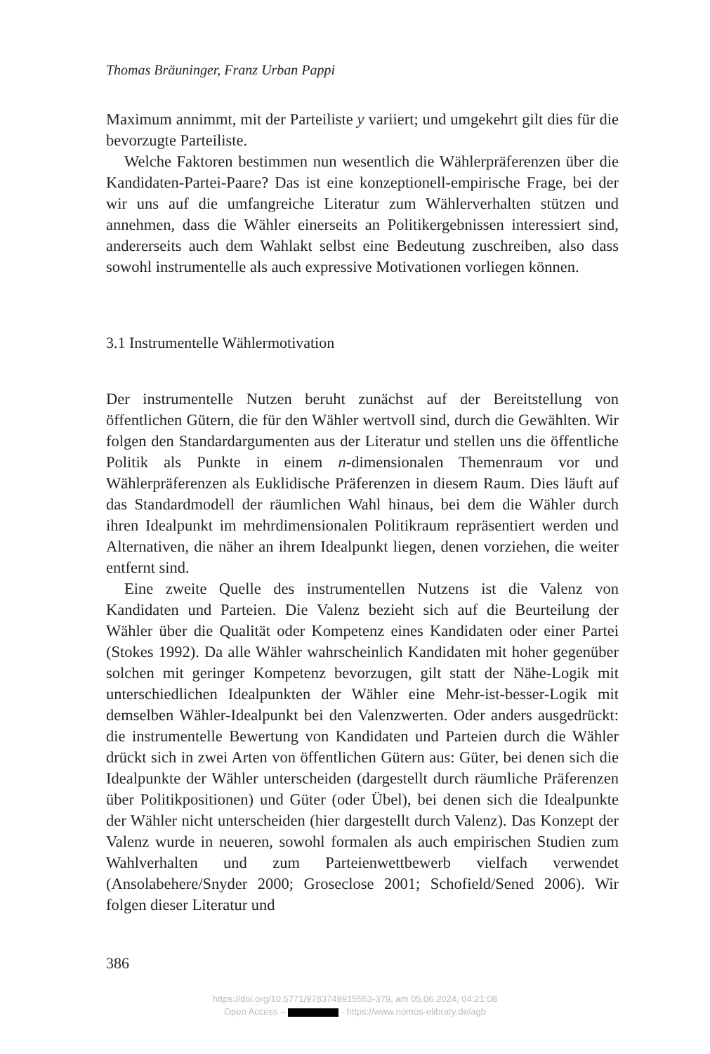Thomas Bräuninger, Franz Urban Pappi
Maximum annimmt, mit der Parteiliste y variiert; und umgekehrt gilt dies für die bevorzugte Parteiliste.
Welche Faktoren bestimmen nun wesentlich die Wählerpräferenzen über die Kandidaten-Partei-Paare? Das ist eine konzeptionell-empirische Frage, bei der wir uns auf die umfangreiche Literatur zum Wählerverhalten stützen und annehmen, dass die Wähler einerseits an Politikergebnissen interessiert sind, andererseits auch dem Wahlakt selbst eine Bedeutung zuschreiben, also dass sowohl instrumentelle als auch expressive Motivationen vorliegen können.
3.1 Instrumentelle Wählermotivation
Der instrumentelle Nutzen beruht zunächst auf der Bereitstellung von öffentlichen Gütern, die für den Wähler wertvoll sind, durch die Gewählten. Wir folgen den Standardargumenten aus der Literatur und stellen uns die öffentliche Politik als Punkte in einem n-dimensionalen Themenraum vor und Wählerpräferenzen als Euklidische Präferenzen in diesem Raum. Dies läuft auf das Standardmodell der räumlichen Wahl hinaus, bei dem die Wähler durch ihren Idealpunkt im mehrdimensionalen Politikraum repräsentiert werden und Alternativen, die näher an ihrem Idealpunkt liegen, denen vorziehen, die weiter entfernt sind.
Eine zweite Quelle des instrumentellen Nutzens ist die Valenz von Kandidaten und Parteien. Die Valenz bezieht sich auf die Beurteilung der Wähler über die Qualität oder Kompetenz eines Kandidaten oder einer Partei (Stokes 1992). Da alle Wähler wahrscheinlich Kandidaten mit hoher gegenüber solchen mit geringer Kompetenz bevorzugen, gilt statt der Nähe-Logik mit unterschiedlichen Idealpunkten der Wähler eine Mehr-ist-besser-Logik mit demselben Wähler-Idealpunkt bei den Valenzwerten. Oder anders ausgedrückt: die instrumentelle Bewertung von Kandidaten und Parteien durch die Wähler drückt sich in zwei Arten von öffentlichen Gütern aus: Güter, bei denen sich die Idealpunkte der Wähler unterscheiden (dargestellt durch räumliche Präferenzen über Politikpositionen) und Güter (oder Übel), bei denen sich die Idealpunkte der Wähler nicht unterscheiden (hier dargestellt durch Valenz). Das Konzept der Valenz wurde in neueren, sowohl formalen als auch empirischen Studien zum Wahlverhalten und zum Parteienwettbewerb vielfach verwendet (Ansolabehere/Snyder 2000; Groseclose 2001; Schofield/Sened 2006). Wir folgen dieser Literatur und
386
https://doi.org/10.5771/9783748915553-379, am 05.06.2024, 04:21:08
Open Access – - https://www.nomos-elibrary.de/agb